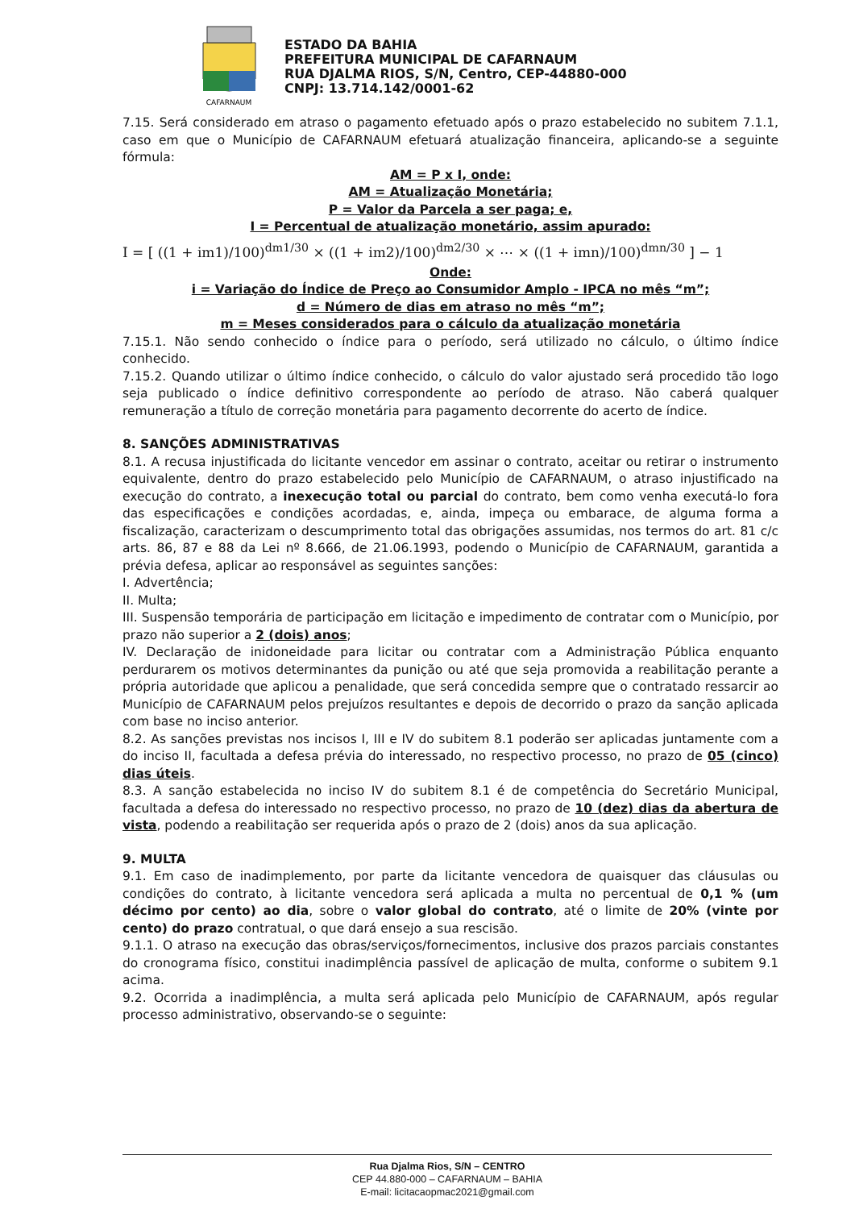CAFARNAUM
ESTADO DA BAHIA
PREFEITURA MUNICIPAL DE CAFARNAUM
RUA DJALMA RIOS, S/N, Centro, CEP-44880-000
CNPJ: 13.714.142/0001-62
7.15. Será considerado em atraso o pagamento efetuado após o prazo estabelecido no subitem 7.1.1, caso em que o Município de CAFARNAUM efetuará atualização financeira, aplicando-se a seguinte fórmula:
AM = P x I, onde:
AM = Atualização Monetária;
P = Valor da Parcela a ser paga; e,
I = Percentual de atualização monetário, assim apurado:
I = [ ((1 + im1)/100)<sup>dm1/30</sup> × ((1 + im2)/100)<sup>dm2/30</sup> × ⋯ × ((1 + imn)/100)<sup>dmn/30</sup> ] − 1
Onde:
i = Variação do Índice de Preço ao Consumidor Amplo - IPCA no mês “m”;
d = Número de dias em atraso no mês “m”;
m = Meses considerados para o cálculo da atualização monetária
7.15.1. Não sendo conhecido o índice para o período, será utilizado no cálculo, o último índice conhecido.
7.15.2. Quando utilizar o último índice conhecido, o cálculo do valor ajustado será procedido tão logo seja publicado o índice definitivo correspondente ao período de atraso. Não caberá qualquer remuneração a título de correção monetária para pagamento decorrente do acerto de índice.
8. SANÇÕES ADMINISTRATIVAS
8.1. A recusa injustificada do licitante vencedor em assinar o contrato, aceitar ou retirar o instrumento equivalente, dentro do prazo estabelecido pelo Município de CAFARNAUM, o atraso injustificado na execução do contrato, a inexecução total ou parcial do contrato, bem como venha executá-lo fora das especificações e condições acordadas, e, ainda, impeça ou embarace, de alguma forma a fiscalização, caracterizam o descumprimento total das obrigações assumidas, nos termos do art. 81 c/c arts. 86, 87 e 88 da Lei nº 8.666, de 21.06.1993, podendo o Município de CAFARNAUM, garantida a prévia defesa, aplicar ao responsável as seguintes sanções:
I. Advertência;
II. Multa;
III. Suspensão temporária de participação em licitação e impedimento de contratar com o Município, por prazo não superior a 2 (dois) anos;
IV. Declaração de inidoneidade para licitar ou contratar com a Administração Pública enquanto perdurarem os motivos determinantes da punição ou até que seja promovida a reabilitação perante a própria autoridade que aplicou a penalidade, que será concedida sempre que o contratado ressarcir ao Município de CAFARNAUM pelos prejuízos resultantes e depois de decorrido o prazo da sanção aplicada com base no inciso anterior.
8.2. As sanções previstas nos incisos I, III e IV do subitem 8.1 poderão ser aplicadas juntamente com a do inciso II, facultada a defesa prévia do interessado, no respectivo processo, no prazo de 05 (cinco) dias úteis.
8.3. A sanção estabelecida no inciso IV do subitem 8.1 é de competência do Secretário Municipal, facultada a defesa do interessado no respectivo processo, no prazo de 10 (dez) dias da abertura de vista, podendo a reabilitação ser requerida após o prazo de 2 (dois) anos da sua aplicação.
9. MULTA
9.1. Em caso de inadimplemento, por parte da licitante vencedora de quaisquer das cláusulas ou condições do contrato, à licitante vencedora será aplicada a multa no percentual de 0,1 % (um décimo por cento) ao dia, sobre o valor global do contrato, até o limite de 20% (vinte por cento) do prazo contratual, o que dará ensejo a sua rescisão.
9.1.1. O atraso na execução das obras/serviços/fornecimentos, inclusive dos prazos parciais constantes do cronograma físico, constitui inadimplência passível de aplicação de multa, conforme o subitem 9.1 acima.
9.2. Ocorrida a inadimplência, a multa será aplicada pelo Município de CAFARNAUM, após regular processo administrativo, observando-se o seguinte:
Rua Djalma Rios, S/N – CENTRO
CEP 44.880-000 – CAFARNAUM – BAHIA
E-mail: licitacaopmac2021@gmail.com